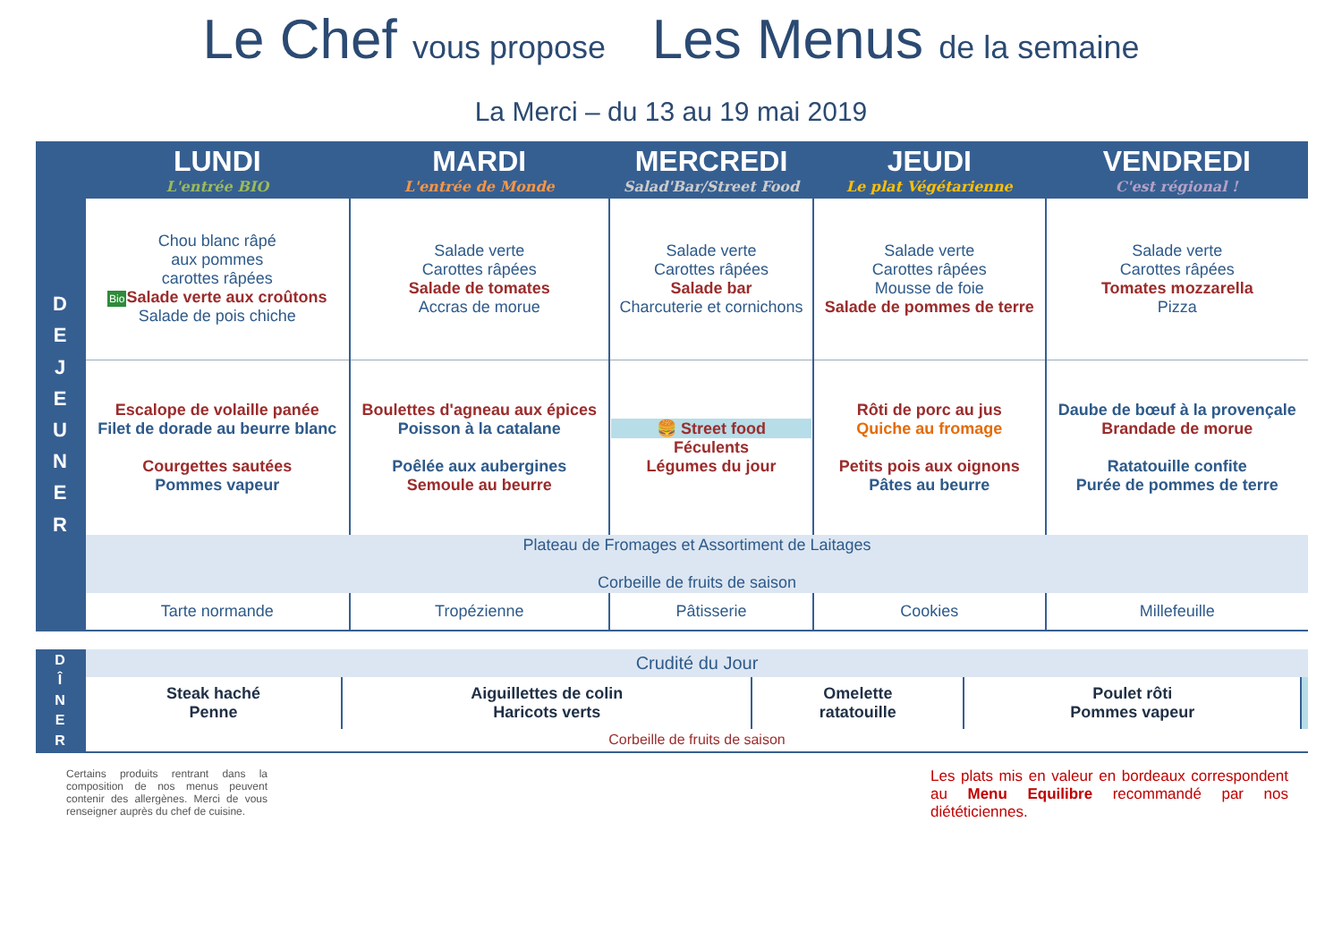Le Chef vous propose Les Menus de la semaine
La Merci – du 13 au 19 mai 2019
| | LUNDI L'entrée BIO | MARDI L'entrée de Monde | MERCREDI Salad'Bar/Street Food | JEUDI Le plat Végétarienne | VENDREDI C'est régional ! |
| --- | --- | --- | --- | --- | --- |
| D E J E U N E R | Chou blanc râpé aux pommes carottes râpées Bio Salade verte aux croûtons Salade de pois chiche | Salade verte Carottes râpées Salade de tomates Accras de morue | Salade verte Carottes râpées Salade bar Charcuterie et cornichons | Salade verte Carottes râpées Mousse de foie Salade de pommes de terre | Salade verte Carottes râpées Tomates mozzarella Pizza |
| | Escalope de volaille panée Filet de dorade au beurre blanc Courgettes sautées Pommes vapeur | Boulettes d'agneau aux épices Poisson à la catalane Poêlée aux aubergines Semoule au beurre | 🍔 Street food Féculents Légumes du jour | Rôti de porc au jus Quiche au fromage Petits pois aux oignons Pâtes au beurre | Daube de bœuf à la provençale Brandade de morue Ratatouille confite Purée de pommes de terre |
| | Plateau de Fromages et Assortiment de Laitages Corbeille de fruits de saison | | | | |
| | Tarte normande | Tropézienne | Pâtisserie | Cookies | Millefeuille |
| D Î N E R | Crudité du Jour | | | | |
| | Steak haché Penne | Aiguillettes de colin Haricots verts | Omelette ratatouille | Poulet rôti Pommes vapeur | |
| | Corbeille de fruits de saison | | | | |
Certains produits rentrant dans la composition de nos menus peuvent contenir des allergènes. Merci de vous renseigner auprès du chef de cuisine.
Les plats mis en valeur en bordeaux correspondent au Menu Equilibre recommandé par nos diététiciennes.